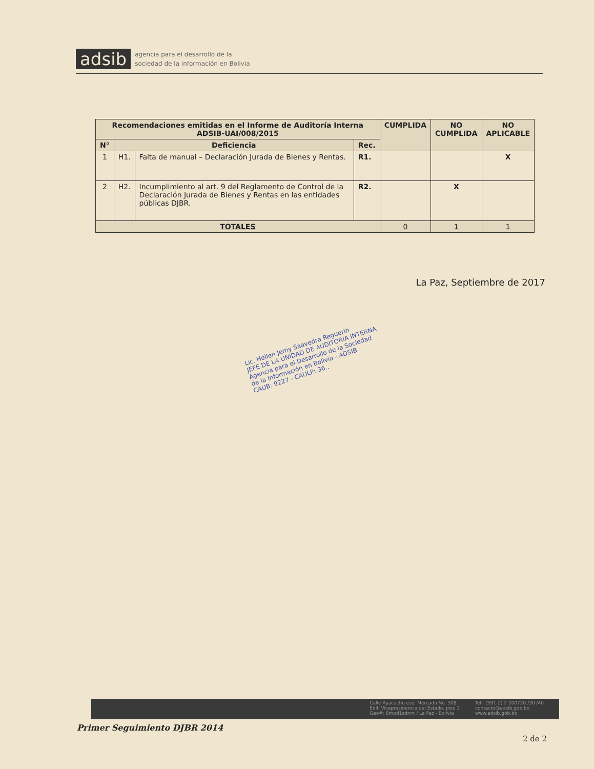adsib agencia para el desarrollo de la
sociedad de la información en Bolivia
| Recomendaciones emitidas en el Informe de Auditoría Interna ADSIB-UAI/008/2015 | | | | CUMPLIDA | NO CUMPLIDA | NO APLICABLE |
| --- | --- | --- | --- | --- | --- | --- |
| N° | Deficiencia | | Rec. | | | |
| 1 | H1. | Falta de manual – Declaración Jurada de Bienes y Rentas. | R1. | | | X |
| 2 | H2. | Incumplimiento al art. 9 del Reglamento de Control de la Declaración Jurada de Bienes y Rentas en las entidades públicas DJBR. | R2. | | X | |
| TOTALES | | | | 0 | 1 | 1 |
La Paz, Septiembre de 2017
Lic. Hellen Jemy Saavedra Reguerin
JEFE DE LA UNIDAD DE AUDITORIA INTERNA
Agencia para el Desarrollo de la Sociedad
de la Información en Bolivia - ADSIB
CAUB: 9227 - CAULP: 36..
Calle Ayacucho esq. Mercado No. 308
Edif. Vicepresidencia del Estado, piso 3
Geo#: 6mpd1sdnm / La Paz - Bolivia
Telf. (591-2) 2 200720 /30 /40
contacto@adsib.gob.bo
www.adsib.gob.bo
Primer Seguimiento DJBR 2014
2 de 2